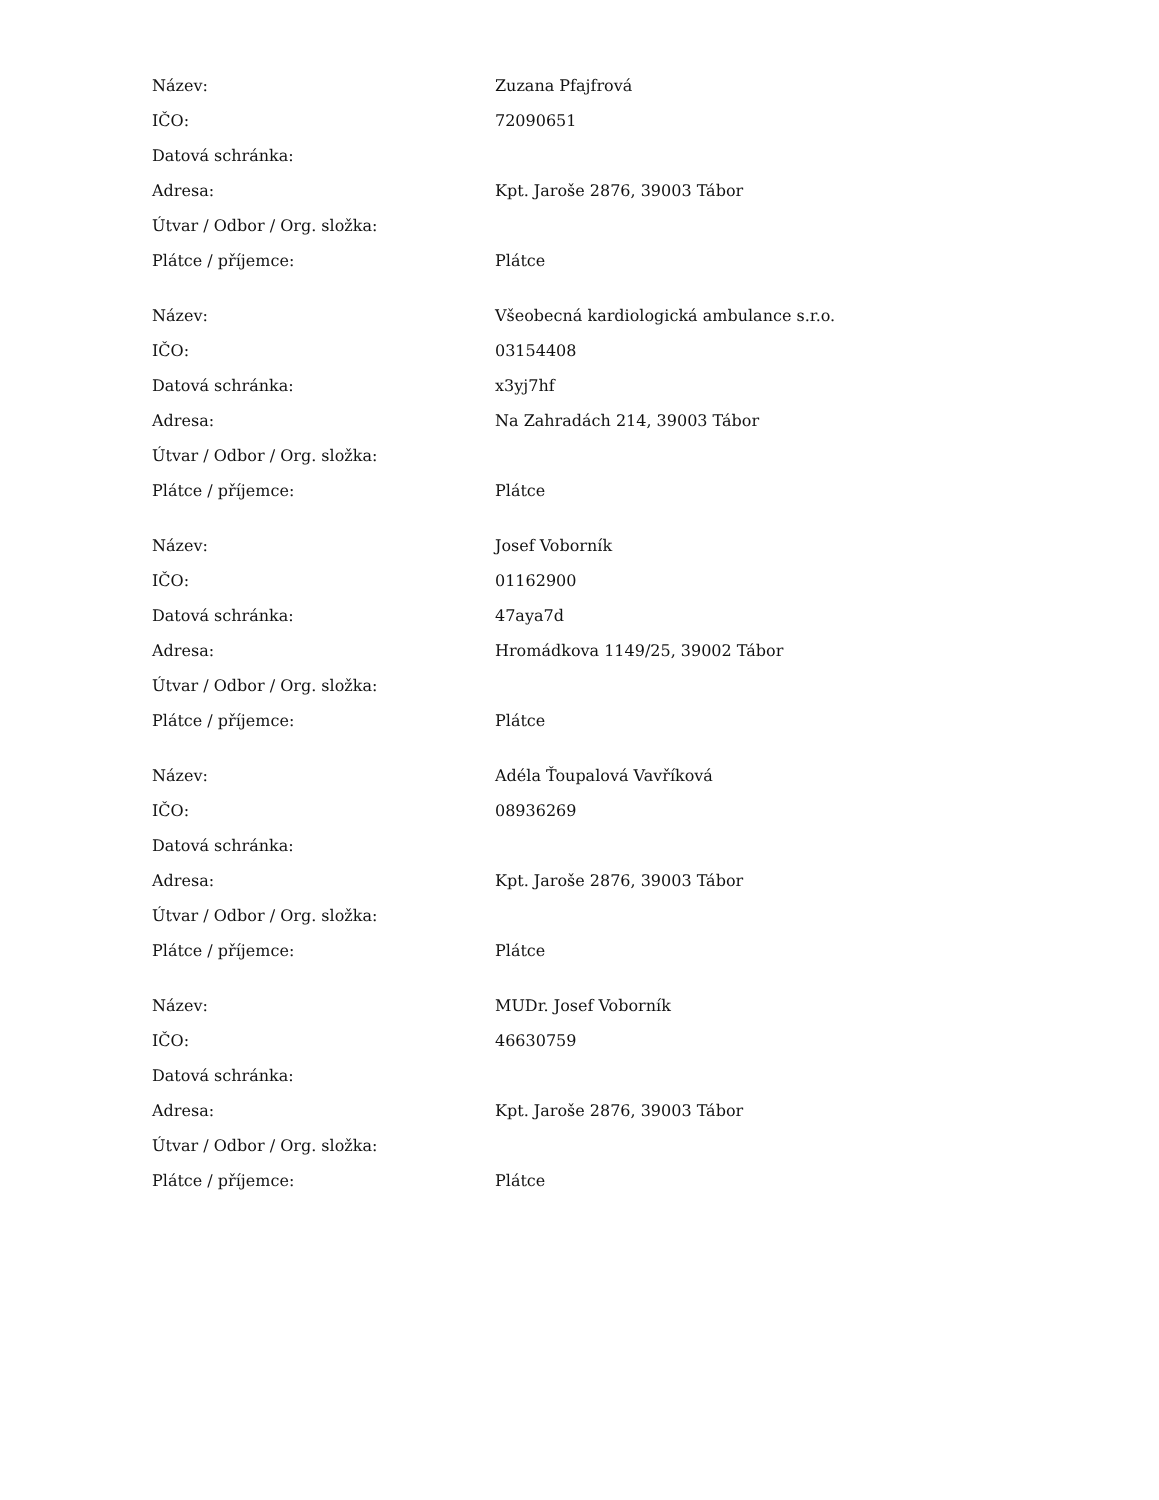| Název: | Zuzana Pfajfrová |
| IČO: | 72090651 |
| Datová schránka: | |
| Adresa: | Kpt. Jaroše 2876, 39003 Tábor |
| Útvar / Odbor / Org. složka: | |
| Plátce / příjemce: | Plátce |
| Název: | Všeobecná kardiologická ambulance s.r.o. |
| IČO: | 03154408 |
| Datová schránka: | x3yj7hf |
| Adresa: | Na Zahradách 214, 39003 Tábor |
| Útvar / Odbor / Org. složka: | |
| Plátce / příjemce: | Plátce |
| Název: | Josef Voborník |
| IČO: | 01162900 |
| Datová schránka: | 47aya7d |
| Adresa: | Hromádkova 1149/25, 39002 Tábor |
| Útvar / Odbor / Org. složka: | |
| Plátce / příjemce: | Plátce |
| Název: | Adéla Ťoupalová Vavříková |
| IČO: | 08936269 |
| Datová schránka: | |
| Adresa: | Kpt. Jaroše 2876, 39003 Tábor |
| Útvar / Odbor / Org. složka: | |
| Plátce / příjemce: | Plátce |
| Název: | MUDr. Josef Voborník |
| IČO: | 46630759 |
| Datová schránka: | |
| Adresa: | Kpt. Jaroše 2876, 39003 Tábor |
| Útvar / Odbor / Org. složka: | |
| Plátce / příjemce: | Plátce |